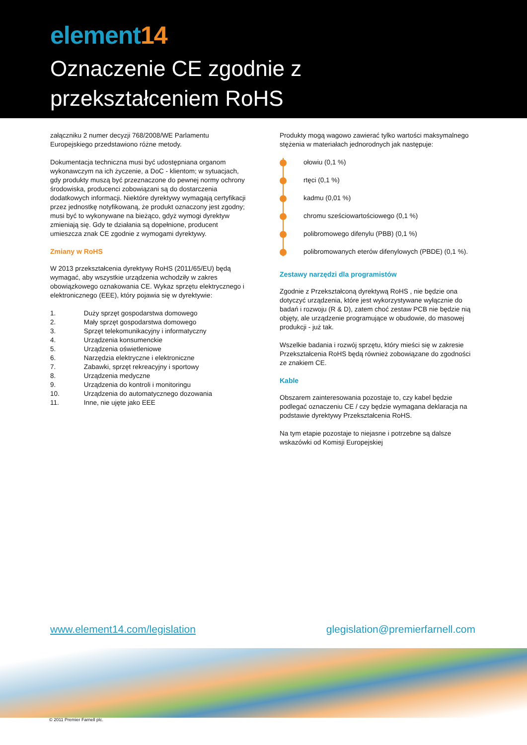element14
Oznaczenie CE zgodnie z
przekształceniem RoHS
załączniku 2 numer decyzji 768/2008/WE Parlamentu Europejskiego przedstawiono różne metody.
Dokumentacja techniczna musi być udostępniana organom wykonawczym na ich życzenie, a DoC - klientom; w sytuacjach, gdy produkty muszą być przeznaczone do pewnej normy ochrony środowiska, producenci zobowiązani są do dostarczenia dodatkowych informacji. Niektóre dyrektywy wymagają certyfikacji przez jednostkę notyfikowaną, że produkt oznaczony jest zgodny; musi być to wykonywane na bieżąco, gdyż wymogi dyrektyw zmieniają się. Gdy te działania są dopełnione, producent umieszcza znak CE zgodnie z wymogami dyrektywy.
Zmiany w RoHS
W 2013 przekształcenia dyrektywy RoHS (2011/65/EU) będą wymagać, aby wszystkie urządzenia wchodziły w zakres obowiązkowego oznakowania CE. Wykaz sprzętu elektrycznego i elektronicznego (EEE), który pojawia się w dyrektywie:
1. Duży sprzęt gospodarstwa domowego
2. Mały sprzęt gospodarstwa domowego
3. Sprzęt telekomunikacyjny i informatyczny
4. Urządzenia konsumenckie
5. Urządzenia oświetleniowe
6. Narzędzia elektryczne i elektroniczne
7. Zabawki, sprzęt rekreacyjny i sportowy
8. Urządzenia medyczne
9. Urządzenia do kontroli i monitoringu
10. Urządzenia do automatycznego dozowania
11. Inne, nie ujęte jako EEE
Produkty mogą wagowo zawierać tylko wartości maksymalnego stężenia w materiałach jednorodnych jak następuje:
ołowiu (0,1 %)
rtęci (0,1 %)
kadmu (0,01 %)
chromu sześciowartościowego (0,1 %)
polibromowego difenylu (PBB) (0,1 %)
polibromowanych eterów difenylowych (PBDE) (0,1 %).
Zestawy narzędzi dla programistów
Zgodnie z Przekształconą dyrektywą RoHS , nie będzie ona dotyczyć urządzenia, które jest wykorzystywane wyłącznie do badań i rozwoju (R & D), zatem choć zestaw PCB nie będzie nią objęty, ale urządzenie programujące w obudowie, do masowej produkcji - już tak.
Wszelkie badania i rozwój sprzętu, który mieści się w zakresie Przekształcenia RoHS będą również zobowiązane do zgodności ze znakiem CE.
Kable
Obszarem zainteresowania pozostaje to, czy kabel będzie podlegać oznaczeniu CE / czy będzie wymagana deklaracja na podstawie dyrektywy Przekształcenia RoHS.
Na tym etapie pozostaje to niejasne i potrzebne są dalsze wskazówki od Komisji Europejskiej
www.element14.com/legislation glegislation@premierfarnell.com
© 2011 Premier Farnell plc.